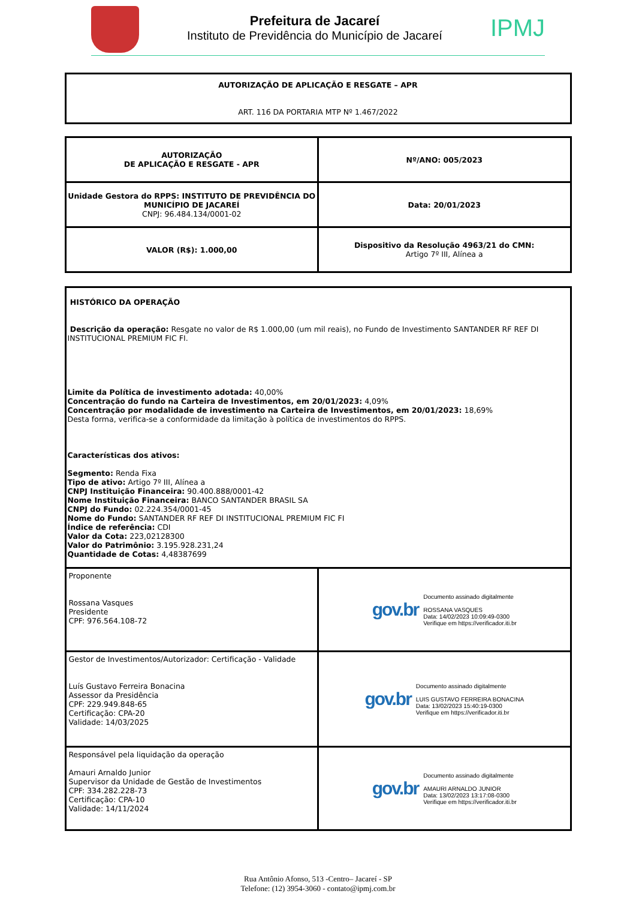Prefeitura de Jacareí
Instituto de Previdência do Município de Jacareí
IPMJ
| AUTORIZAÇÃO DE APLICAÇÃO E RESGATE – APR ART. 116 DA PORTARIA MTP Nº 1.467/2022 |
| AUTORIZAÇÃO DE APLICAÇÃO E RESGATE - APR | Nº/ANO: 005/2023 |
| Unidade Gestora do RPPS: INSTITUTO DE PREVIDÊNCIA DO MUNICÍPIO DE JACAREÍ CNPJ: 96.484.134/0001-02 | Data: 20/01/2023 |
| VALOR (R$): 1.000,00 | Dispositivo da Resolução 4963/21 do CMN: Artigo 7º III, Alínea a |
| HISTÓRICO DA OPERAÇÃO Descrição da operação: Resgate no valor de R$ 1.000,00 (um mil reais), no Fundo de Investimento SANTANDER RF REF DI INSTITUCIONAL PREMIUM FIC FI. Limite da Política de investimento adotada: 40,00% Concentração do fundo na Carteira de Investimentos, em 20/01/2023: 4,09% Concentração por modalidade de investimento na Carteira de Investimentos, em 20/01/2023: 18,69% Desta forma, verifica-se a conformidade da limitação à política de investimentos do RPPS. Características dos ativos: Segmento: Renda Fixa Tipo de ativo: Artigo 7º III, Alínea a CNPJ Instituição Financeira: 90.400.888/0001-42 Nome Instituição Financeira: BANCO SANTANDER BRASIL SA CNPJ do Fundo: 02.224.354/0001-45 Nome do Fundo: SANTANDER RF REF DI INSTITUCIONAL PREMIUM FIC FI Índice de referência: CDI Valor da Cota: 223,02128300 Valor do Patrimônio: 3.195.928.231,24 Quantidade de Cotas: 4,48387699 | |
| Proponente Rossana Vasques Presidente CPF: 976.564.108-72 | gov.br Documento assinado digitalmente ROSSANA VASQUES Data: 14/02/2023 10:09:49-0300 Verifique em https://verificador.iti.br |
| Gestor de Investimentos/Autorizador: Certificação - Validade Luís Gustavo Ferreira Bonacina Assessor da Presidência CPF: 229.949.848-65 Certificação: CPA-20 Validade: 14/03/2025 | gov.br Documento assinado digitalmente LUIS GUSTAVO FERREIRA BONACINA Data: 13/02/2023 15:40:19-0300 Verifique em https://verificador.iti.br |
| Responsável pela liquidação da operação Amauri Arnaldo Junior Supervisor da Unidade de Gestão de Investimentos CPF: 334.282.228-73 Certificação: CPA-10 Validade: 14/11/2024 | gov.br Documento assinado digitalmente AMAURI ARNALDO JUNIOR Data: 13/02/2023 13:17:08-0300 Verifique em https://verificador.iti.br |
Rua Antônio Afonso, 513 -Centro– Jacareí - SP
Telefone: (12) 3954-3060 - contato@ipmj.com.br